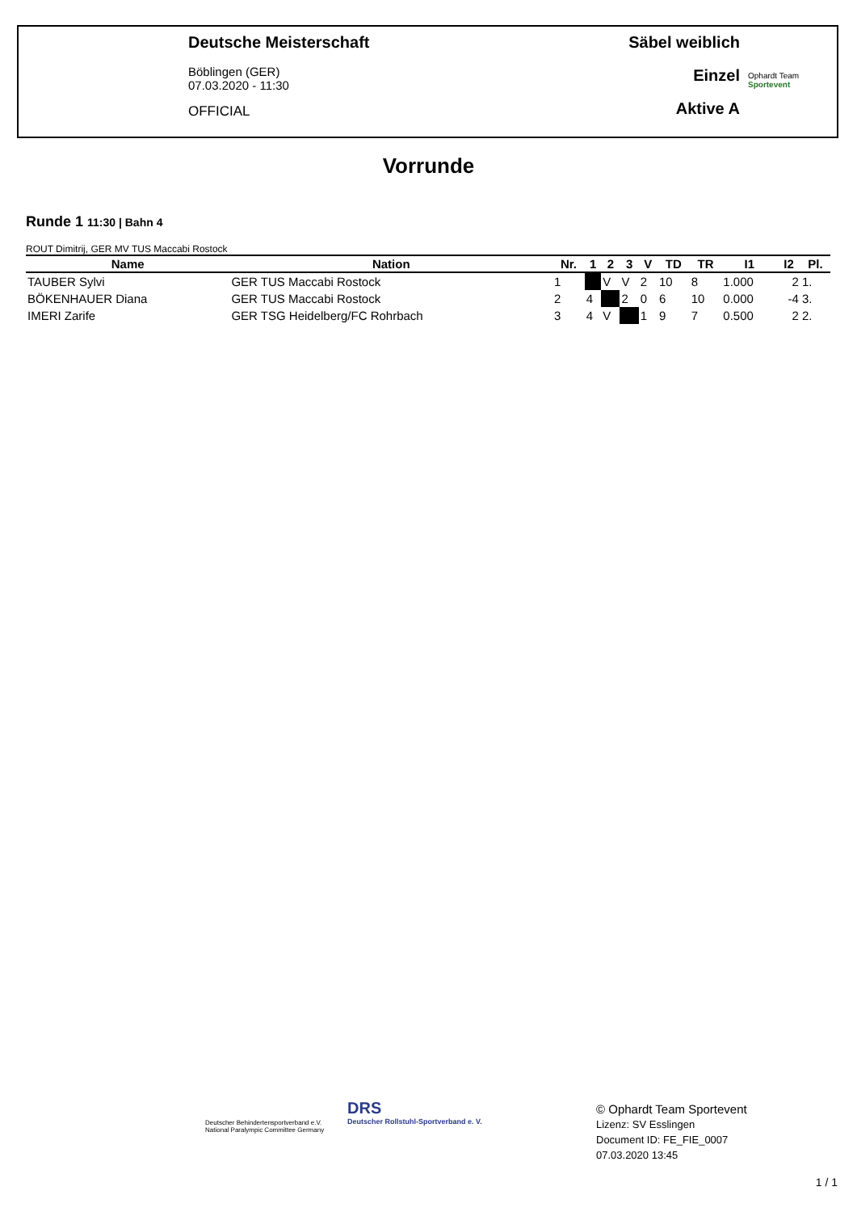Deutsche Meisterschaft
Böblingen (GER)
07.03.2020 - 11:30
OFFICIAL
Säbel weiblich
Einzel
Aktive A
Ophardt Team
Sportevent
Vorrunde
Runde 1 11:30 | Bahn 4
ROUT Dimitrij, GER MV TUS Maccabi Rostock
| Name | Nation | Nr. | 1 | 2 | 3 | V | TD | TR | I1 | I2 | Pl. |
| --- | --- | --- | --- | --- | --- | --- | --- | --- | --- | --- | --- |
| TAUBER Sylvi | GER TUS Maccabi Rostock | 1 | | V | V | 2 | 10 | 8 | 1.000 | 2 | 1. |
| BÖKENHAUER Diana | GER TUS Maccabi Rostock | 2 | 4 | | 2 | 0 | 6 | 10 | 0.000 | -4 | 3. |
| IMERI Zarife | GER TSG Heidelberg/FC Rohrbach | 3 | 4 | V | | 1 | 9 | 7 | 0.500 | 2 | 2. |
Deutscher Behindertensportverband e.V.
National Paralympic Committee Germany
DRS
Deutscher Rollstuhl-Sportverband e. V.
© Ophardt Team Sportevent
Lizenz: SV Esslingen
Document ID: FE_FIE_0007
07.03.2020 13:45
1 / 1